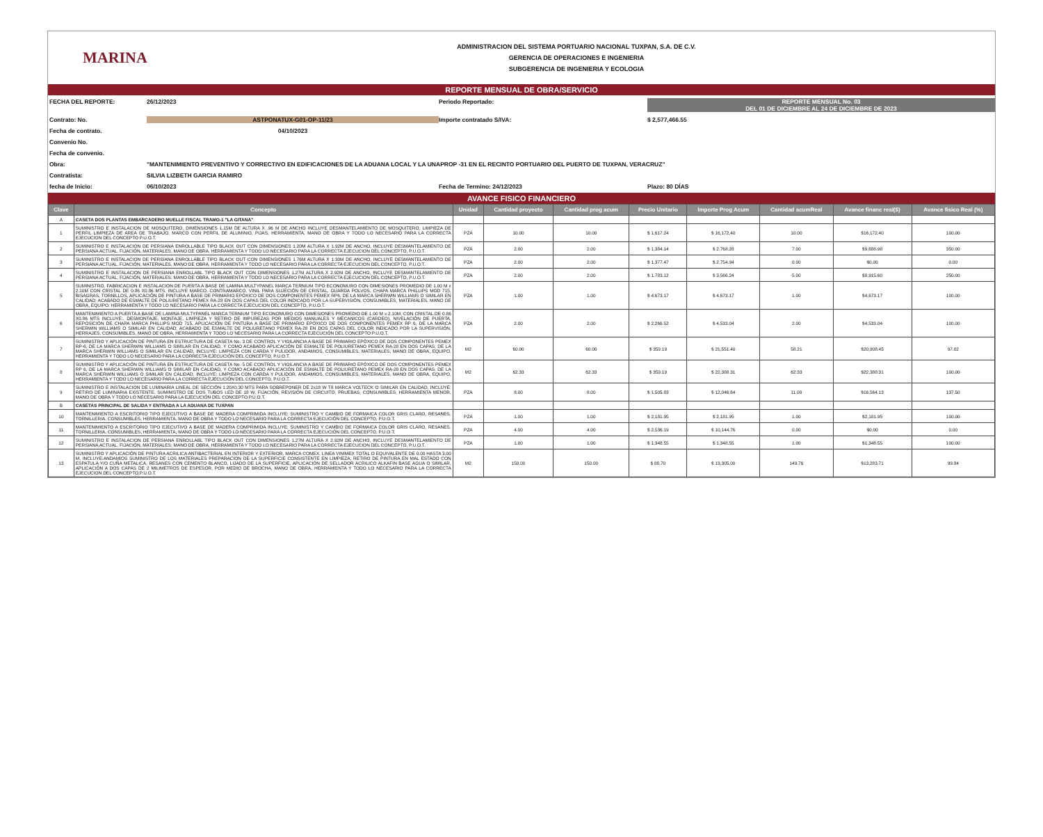MARINA
ADMINISTRACION DEL SISTEMA PORTUARIO NACIONAL TUXPAN, S.A. DE C.V.
GERENCIA DE OPERACIONES E INGENIERIA
SUBGERENCIA DE INGENIERIA Y ECOLOGIA
REPORTE MENSUAL DE OBRA/SERVICIO
FECHA DEL REPORTE:
26/12/2023
Periodo Reportado:
REPORTE MENSUAL No. 03
DEL 01 DE DICIEMBRE AL 24 DE DICIEMBRE DE 2023
Contrato: No.
ASTPONATUX-G01-OP-11/23
Importe contratado S/IVA:
$ 2,577,466.55
Fecha de contrato.
04/10/2023
Convenio No.
Fecha de convenio.
Obra:
"MANTENIMIENTO PREVENTIVO Y CORRECTIVO EN EDIFICACIONES DE LA ADUANA LOCAL Y LA UNAPROP -31 EN EL RECINTO PORTUARIO DEL PUERTO DE TUXPAN, VERACRUZ"
Contratista:
SILVIA LIZBETH GARCIA RAMIRO
fecha de Inicio:
06/10/2023
Fecha de Termino: 24/12/2023
Plazo: 80 DÍAS
AVANCE FISICO FINANCIERO
| Clave | Concepto | Unidad | Cantidad proyecto | Cantidad prog acum | Precio Unitario | Importe Prog Acum | Cantidad acumReal | Avance financ real($) | Avance fisico Real (%) |
| --- | --- | --- | --- | --- | --- | --- | --- | --- | --- |
| A | CASETA DOS PLANTAS EMBARCADERO MUELLE FISCAL TRAMO-1 "LA GITANA" | | | | | | | | |
| 1 | SUMINISTRO E INSTALACION DE MOSQUITERO, DIMENSIONES 1.15M DE ALTURA X .96 M DE ANCHO INCLUYE DESMANTELAMIENTO DE MOSQUITERO, LIMPIEZA DE PERFIL LIMPIEZA DE AREA DE TRABAJO, MARCO CON PERFIL DE ALUMINIO, PIJAS, HERRAMIENTA, MANO DE OBRA Y TODO LO NECESARIO PARA LA CORRECTA EJECUCION DEL CONCEPTO P.U.O.T. | PZA | 10.00 | 10.00 | $ 1,617.24 | $ 16,172.40 | 10.00 | $16,172.40 | 100.00 |
| 2 | SUMINISTRO E INSTALACION DE PERSIANA ENROLLABLE TIPO BLACK OUT CON DIMENSIONES 1.20M ALTURA X 1.92M DE ANCHO, INCLUYE DESMANTELAMIENTO DE PERSIANA ACTUAL, FIJACIÓN, MATERIALES, MANO DE OBRA, HERRAMIENTA Y TODO LO NECESARIO PARA LA CORRECTA EJECUCION DEL CONCEPTO, P.U.O.T. | PZA | 2.00 | 2.00 | $ 1,384.14 | $ 2,768.28 | 7.00 | $9,688.98 | 350.00 |
| 3 | SUMINISTRO E INSTALACION DE PERSIANA ENROLLABLE TIPO BLACK OUT CON DIMENSIONES 1.76M ALTURA X 1.30M DE ANCHO, INCLUYE DESMANTELAMIENTO DE PERSIANA ACTUAL, FIJACIÓN, MATERIALES, MANO DE OBRA, HERRAMIENTA Y TODO LO NECESARIO PARA LA CORRECTA EJECUCION DEL CONCEPTO, P.U.O.T. | PZA | 2.00 | 2.00 | $ 1,377.47 | $ 2,754.94 | 0.00 | $0.00 | 0.00 |
| 4 | SUMINISTRO E INSTALACION DE PERSIANA ENROLLABL TIPO BLACK OUT CON DIMENSIONES 1.27M ALTURA X 2.92M DE ANCHO, INCLUYE DESMANTELAMIENTO DE PERSIANA ACTUAL, FIJACIÓN, MATERIALES, MANO DE OBRA, HERRAMIENTA Y TODO LO NECESARIO PARA LA CORRECTA EJECUCION DEL CONCEPTO, P.U.O.T. | PZA | 2.00 | 2.00 | $ 1,783.12 | $ 3,566.24 | 5.00 | $8,915.60 | 250.00 |
| 5 | SUMINISTRO, FABRICACION E INSTALACION DE PUERTA A BASE DE LAMINA MULTYPANEL MARCA TERNIUM TIPO ECONOMURO CON DIMESIONES PROMEDIO DE 1.00 M x 2.10M CON CRISTAL DE 0.86 X0.86 MTS, INCLUYE MARCO, CONTRAMARCO, VINIL PARA SUJECIÓN DE CRISTAL, GUARDA POLVOS, CHAPA MARCA PHILLIPS MOD 715, BISAGRAS, TORNILLOS, APLICACIÓN DE PINTURA A BASE DE PRIMARIO EPÓXICO DE DOS COMPONENTES PEMEX RP6, DE LA MARCA SHERWIN WILLIAMS O SIMILAR EN CALIDAD, ACABADO DE ESMALTE DE POLIURETANO PEMEX RA-28 EN DOS CAPAS DEL COLOR INDICADO POR LA SUPERVISIÓN, CONSUMIBLES, MATERIALES, MANO DE OBRA, EQUIPO, HERRAMIENTA Y TODO LO NECESARIO PARA LA CORRECTA EJECUCION DEL CONCEPTO, P.U.O.T. | PZA | 1.00 | 1.00 | $ 4,673.17 | $ 4,673.17 | 1.00 | $4,673.17 | 100.00 |
| 6 | MANTENIMIENTO A PUERTA A BASE DE LAMINA MULTYPANEL MARCA TERNIUM TIPO ECONOMURO CON DIMESIONES PROMEDIO DE 1.00 M x 2.10M, CON CRISTAL DE 0.86 X0.86 MTS INCLUYE:, DESMONTAJE, MONTAJE, LIMPIEZA Y RETIRO DE IMPUREZAS POR MEDIOS MANUALES Y MECANICOS (CARDEO), NIVELACIÓN DE PUERTA, REPOSICIÓN DE CHAPA MARCA PHILLIPS MOD 715, APLICACIÓN DE PINTURA A BASE DE PRIMARIO EPÓXICO DE DOS COMPONENTES PEMEX RP 6, DE LA MARCA SHERWIN WILLIAMS O SIMILAR EN CALIDAD, ACABADO DE ESMALTE DE POLIURETANO PEMEX RA-28 EN DOS CAPAS DEL COLOR INDICADO POR LA SUPERVISIÓN, HERRAJES, CONSUMIBLES, MANO DE OBRA, HERRAMIENTA Y TODO LO NECESARIO PARA LA CORRECTA EJECUCIÓN DEL CONCEPTO P.U.O.T. | PZA | 2.00 | 2.00 | $ 2,266.52 | $ 4,533.04 | 2.00 | $4,533.04 | 100.00 |
| 7 | SUMINISTRO Y APLICACIÓN DE PINTURA EN ESTRUCTURA DE CASETA No. 3 DE CONTROL Y VIGILANCIA A BASE DE PRIMARIO EPÓXICO DE DOS COMPONENTES PEMEX RP-6, DE LA MARCA SHERWIN WILLIAMS O SIMILAR EN CALIDAD, Y COMO ACABADO APLICACIÓN DE ESMALTE DE POLIURETANO PEMEX RA-28 EN DOS CAPAS, DE LA MARCA SHERWIN WILLIAMS O SIMILAR EN CALIDAD, INCLUYE: LIMPIEZA CON CARDA Y PULIDOR, ANDAMIOS, CONSUMIBLES, MATERIALES, MANO DE OBRA, EQUIPO, HERRAMIENTA Y TODO LO NECESARIO PARA LA CORRECTA EJECUCIÓN DEL CONCEPTO, P.U.O.T. | M2 | 60.00 | 60.00 | $ 359.19 | $ 21,551.40 | 58.21 | $20,908.45 | 97.02 |
| 8 | SUMINISTRO Y APLICACIÓN DE PINTURA EN ESTRUCTURA DE CASETA No. 5 DE CONTROL Y VIGILANCIA A BASE DE PRIMARIO EPÓXICO DE DOS COMPONENTES PEMEX RP 6, DE LA MARCA SHERWIN WILLIAMS O SIMILAR EN CALIDAD, Y COMO ACABADO APLICACIÓN DE ESMALTE DE POLIURETANO PEMEX RA-28 EN DOS CAPAS, DE LA MARCA SHERWIN WILLIAMS O SIMILAR EN CALIDAD, INCLUYE: LIMPIEZA CON CARDA Y PULIDOR, ANDAMIOS, CONSUMIBLES, MATERIALES, MANO DE OBRA, EQUIPO, HERRAMIENTA Y TODO LO NECESARIO PARA LA CORRECTA EJECUCIÓN DEL CONCEPTO, P.U.O.T. | M2 | 62.33 | 62.33 | $ 359.19 | $ 22,388.31 | 62.33 | $22,388.31 | 100.00 |
| 9 | SUMINISTRO E INSTALACION DE LUMINARIA LINEAL DE SECCIÓN 1.20X0.30 MTS PARA SOBREPONER DE 2x18 W T8 MARCA VOLTECK O SIMILAR EN CALIDAD, INCLUYE: RETIRO DE LUMINARIA EXISTENTE, SUMINISTRO DE DOS TUBOS LED DE 18 W, FIJACIÓN, REVISIÓN DE CIRCUITO, PRUEBAS, CONSUMIBLES, HERRAMIENTA MENOR, MANO DE OBRA Y TODO LO NECESARIO PARA LA EJECUCIÓN DEL CONCEPTO P.U.O.T. | PZA | 8.00 | 8.00 | $ 1,505.83 | $ 12,046.64 | 11.00 | $16,564.13 | 137.50 |
| B | CASETAS PRINCIPAL DE SALIDA Y ENTRADA A LA ADUANA DE TUXPAN | | | | | | | | |
| 10 | MANTENIMIENTO A ESCRITORIO TIPO EJECUTIVO A BASE DE MADERA COMPRIMIDA INCLUYE: SUMINISTRO Y CAMBIO DE FORMAICA COLOR GRIS CLARO, RESANES, TORNILLERIA, CONSUMIBLES, HERRAMIENTA, MANO DE OBRA Y TODO LO NECESARIO PARA LA CORRECTA EJECUCIÓN DEL CONCEPTO, P.U.O.T. | PZA | 1.00 | 1.00 | $ 2,181.95 | $ 2,181.95 | 1.00 | $2,181.95 | 100.00 |
| 11 | MANTENIMIENTO A ESCRITORIO TIPO EJECUTIVO A BASE DE MADERA COMPRIMIDA INCLUYE: SUMINISTRO Y CAMBIO DE FORMAICA COLOR GRIS CLARO, RESANES, TORNILLERIA, CONSUMIBLES, HERRAMIENTA, MANO DE OBRA Y TODO LO NECESARIO PARA LA CORRECTA EJECUCIÓN DEL CONCEPTO, P.U.O.T. | PZA | 4.00 | 4.00 | $ 2,536.19 | $ 10,144.76 | 0.00 | $0.00 | 0.00 |
| 12 | SUMINISTRO E INSTALACION DE PERSIANA ENROLLABL TIPO BLACK OUT CON DIMENSIONES 1.27M ALTURA X 2.92M DE ANCHO, INCLUYE DESMANTELAMIENTO DE PERSIANA ACTUAL, FIJACIÓN, MATERIALES, MANO DE OBRA, HERRAMIENTA Y TODO LO NECESARIO PARA LA CORRECTA EJECUCION DEL CONCEPTO, P.U.O.T. | PZA | 1.00 | 1.00 | $ 1,348.55 | $ 1,348.55 | 1.00 | $1,348.55 | 100.00 |
| 13 | SUMINISTRO Y APLICACIÓN DE PINTURA ACRILICA ANTIBACTERIAL EN INTERIOR Y EXTERIOR, MARCA COMEX, LINEA VINIMEX TOTAL O EQUIVALENTE DE 0.00 HASTA 3.00 M, INCLUYE:ANDAMIOS SUMINISTRO DE LOS MATERIALES PREPARACION DE LA SUPERFICIE CONSISTENTE EN LIMPIEZA, RETIRO DE PINTURA EN MAL ESTADO CON ESPATULA Y/O CUÑA METALICA, RESANES CON CEMENTO BLANCO, LIJADO DE LA SUPERFICIE, APLICACIÓN DE SELLADOR ACRILICO ALKAFIN BASE AGUA O SIMILAR, APLICACIÓN A DOS CAPAS DE 2 MILIMETROS DE ESPESOR, POR MEDIO DE BROCHA, MANO DE OBRA, HERRAMIENTA Y TODO LO NECESARIO PARA LA CORRECTA EJECUCION DEL CONCEPTO,P.U.O.T. | M2 | 150.00 | 150.00 | $ 88.70 | $ 13,305.00 | 149.76 | $13,283.71 | 99.84 |